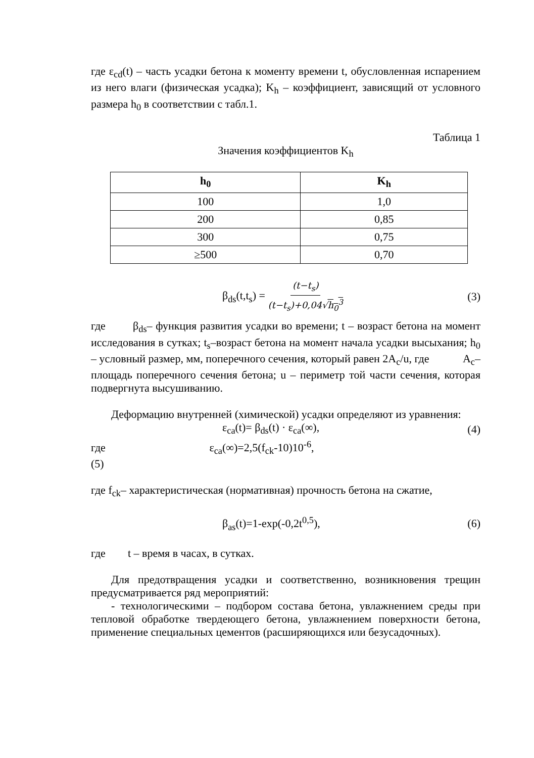где ε<sub>cd</sub>(t) – часть усадки бетона к моменту времени t, обусловленная испарением из него влаги (физическая усадка); K<sub>h</sub> – коэффициент, зависящий от условного размера h<sub>0</sub> в соответствии с табл.1.
Таблица 1
Значения коэффициентов K<sub>h</sub>
| h<sub>0</sub> | K<sub>h</sub> |
| --- | --- |
| 100 | 1,0 |
| 200 | 0,85 |
| 300 | 0,75 |
| ≥500 | 0,70 |
β<sub>ds</sub>(t,t<sub>s</sub>) = (t−t<sub>s</sub>) (t−t<sub>s</sub>)+0,04√h<sub>0</sub><sup>3</sup> (3)
где β<sub>ds</sub>– функция развития усадки во времени; t – возраст бетона на момент исследования в сутках; t<sub>s</sub>–возраст бетона на момент начала усадки высыхания; h<sub>0</sub> – условный размер, мм, поперечного сечения, который равен 2A<sub>c</sub>/u, где A<sub>c</sub>– площадь поперечного сечения бетона; u – периметр той части сечения, которая подвергнута высушиванию.
Деформацию внутренней (химической) усадки определяют из уравнения:
ε<sub>ca</sub>(t)= β<sub>ds</sub>(t) · ε<sub>ca</sub>(∞), (4)
где ε<sub>ca</sub>(∞)=2,5(f<sub>ck</sub>-10)10<sup>-6</sup>,
(5)
где f<sub>ck</sub>– характеристическая (нормативная) прочность бетона на сжатие,
β<sub>as</sub>(t)=1-exp(-0,2t<sup>0,5</sup>), (6)
где t – время в часах, в сутках.
Для предотвращения усадки и соответственно, возникновения трещин предусматривается ряд мероприятий:
- технологическими – подбором состава бетона, увлажнением среды при тепловой обработке твердеющего бетона, увлажнением поверхности бетона, применение специальных цементов (расширяющихся или безусадочных).